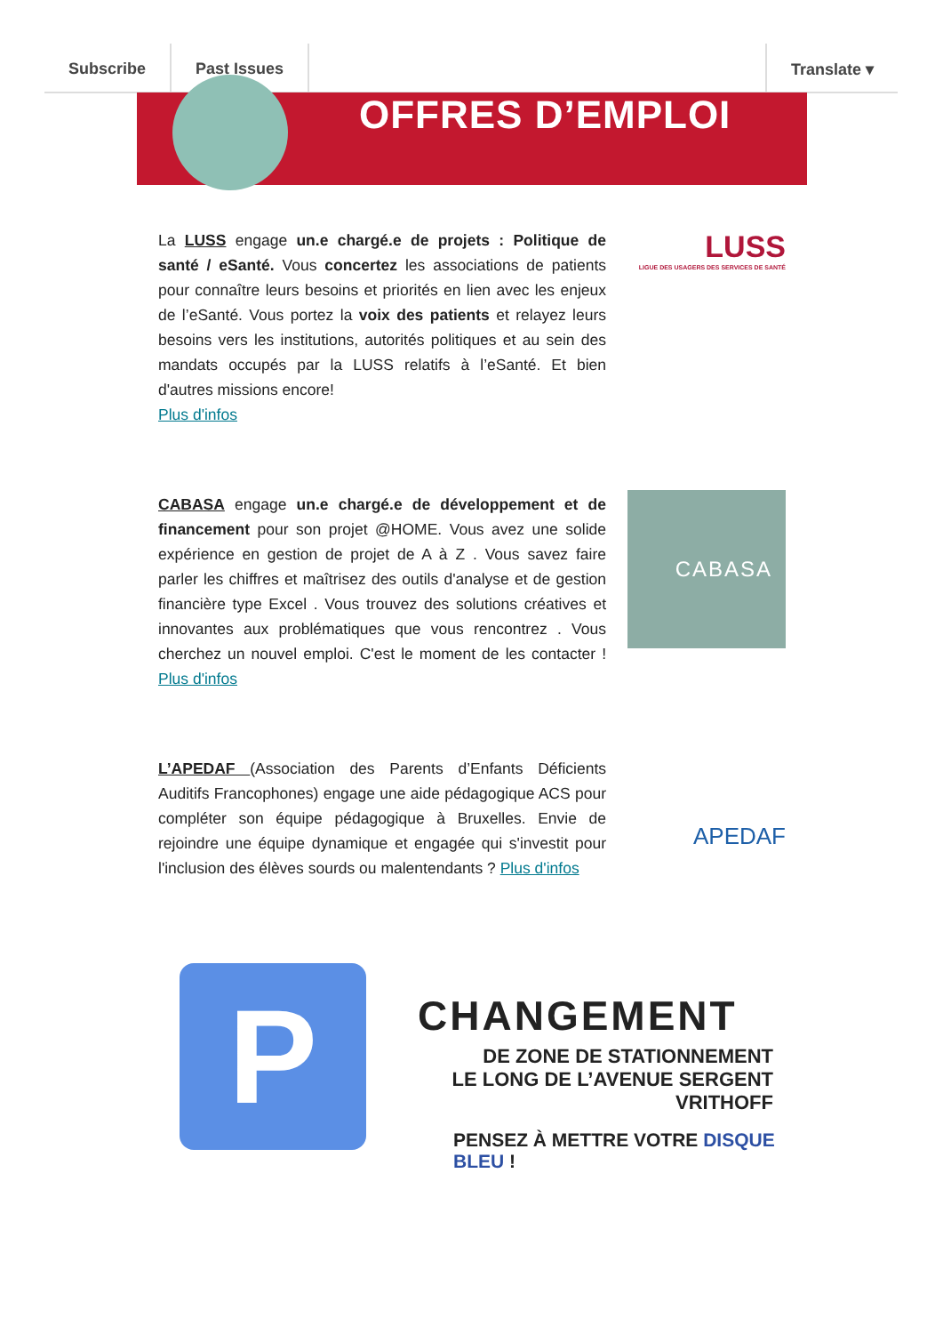Subscribe Past Issues Translate ▾
OFFRES D’EMPLOI
La LUSS engage un.e chargé.e de projets : Politique de santé / eSanté. Vous concertez les associations de patients pour connaître leurs besoins et priorités en lien avec les enjeux de l’eSanté. Vous portez la voix des patients et relayez leurs besoins vers les institutions, autorités politiques et au sein des mandats occupés par la LUSS relatifs à l’eSanté. Et bien d'autres missions encore!
Plus d'infos
LUSS
LIGUE DES USAGERS DES SERVICES DE SANTÉ
CABASA engage un.e chargé.e de développement et de financement pour son projet @HOME. Vous avez une solide expérience en gestion de projet de A à Z . Vous savez faire parler les chiffres et maîtrisez des outils d'analyse et de gestion financière type Excel . Vous trouvez des solutions créatives et innovantes aux problématiques que vous rencontrez . Vous cherchez un nouvel emploi. C'est le moment de les contacter ! Plus d'infos
CABASA
L’APEDAF (Association des Parents d’Enfants Déficients Auditifs Francophones) engage une aide pédagogique ACS pour compléter son équipe pédagogique à Bruxelles. Envie de rejoindre une équipe dynamique et engagée qui s'investit pour l'inclusion des élèves sourds ou malentendants ? Plus d'infos
APEDAF
P CHANGEMENT
DE ZONE DE STATIONNEMENT
LE LONG DE L’AVENUE SERGENT VRITHOFF
PENSEZ À METTRE VOTRE DISQUE BLEU !